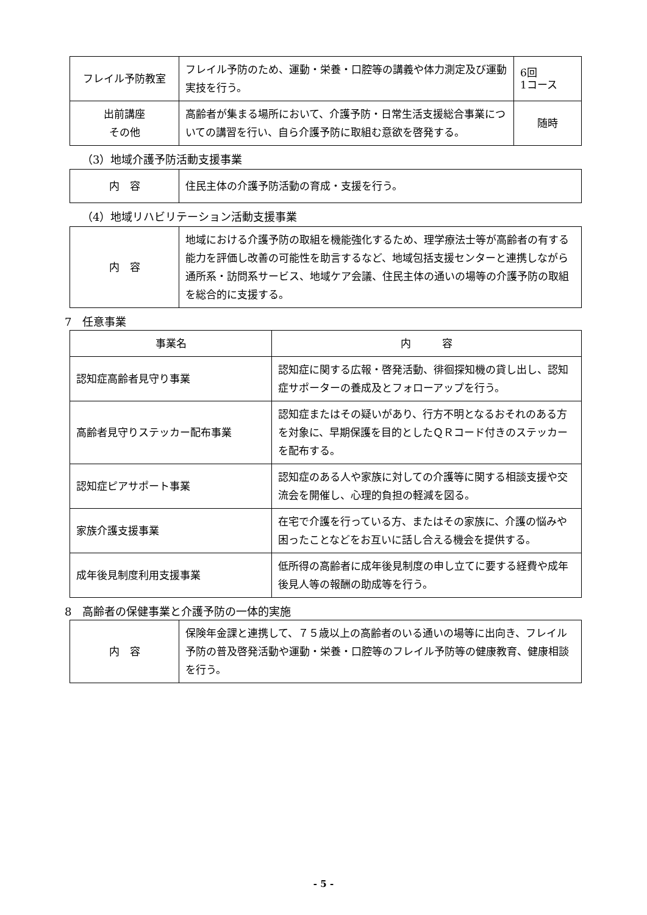| フレイル予防教室 | フレイル予防のため、運動・栄養・口腔等の講義や体力測定及び運動実技を行う。 | 6回 1コース |
| 出前講座 その他 | 高齢者が集まる場所において、介護予防・日常生活支援総合事業についての講習を行い、自ら介護予防に取組む意欲を啓発する。 | 随時 |
（3）地域介護予防活動支援事業
| 内 容 | 住民主体の介護予防活動の育成・支援を行う。 |
（4）地域リハビリテーション活動支援事業
| 内 容 | 地域における介護予防の取組を機能強化するため、理学療法士等が高齢者の有する能力を評価し改善の可能性を助言するなど、地域包括支援センターと連携しながら通所系・訪問系サービス、地域ケア会議、住民主体の通いの場等の介護予防の取組を総合的に支援する。 |
7　任意事業
| 事業名 | 内 容 |
| --- | --- |
| 認知症高齢者見守り事業 | 認知症に関する広報・啓発活動、徘徊探知機の貸し出し、認知症サポーターの養成及とフォローアップを行う。 |
| 高齢者見守りステッカー配布事業 | 認知症またはその疑いがあり、行方不明となるおそれのある方を対象に、早期保護を目的としたＱＲコード付きのステッカーを配布する。 |
| 認知症ピアサポート事業 | 認知症のある人や家族に対しての介護等に関する相談支援や交流会を開催し、心理的負担の軽減を図る。 |
| 家族介護支援事業 | 在宅で介護を行っている方、またはその家族に、介護の悩みや困ったことなどをお互いに話し合える機会を提供する。 |
| 成年後見制度利用支援事業 | 低所得の高齢者に成年後見制度の申し立てに要する経費や成年後見人等の報酬の助成等を行う。 |
8　高齢者の保健事業と介護予防の一体的実施
| 内 容 | 保険年金課と連携して、７５歳以上の高齢者のいる通いの場等に出向き、フレイル予防の普及啓発活動や運動・栄養・口腔等のフレイル予防等の健康教育、健康相談を行う。 |
- 5 -